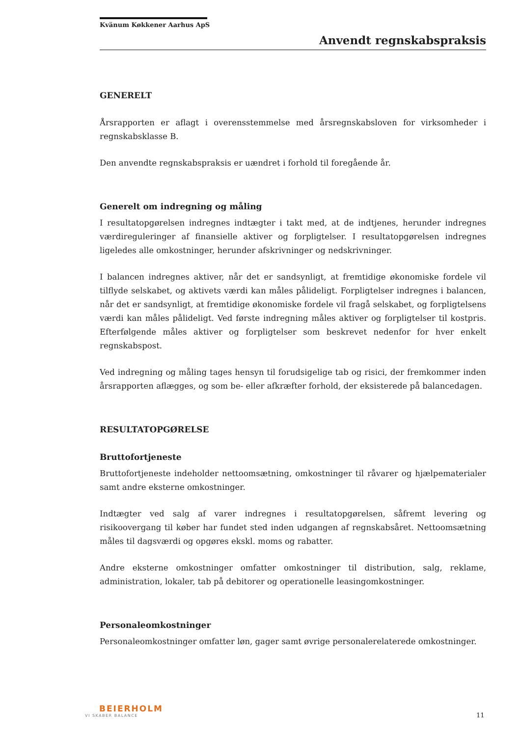Kvänum Køkkener Aarhus ApS
Anvendt regnskabspraksis
GENERELT
Årsrapporten er aflagt i overensstemmelse med årsregnskabsloven for virksomheder i regnskabsklasse B.
Den anvendte regnskabspraksis er uændret i forhold til foregående år.
Generelt om indregning og måling
I resultatopgørelsen indregnes indtægter i takt med, at de indtjenes, herunder indregnes værdireguleringer af finansielle aktiver og forpligtelser. I resultatopgørelsen indregnes ligeledes alle omkostninger, herunder afskrivninger og nedskrivninger.
I balancen indregnes aktiver, når det er sandsynligt, at fremtidige økonomiske fordele vil tilflyde selskabet, og aktivets værdi kan måles pålideligt. Forpligtelser indregnes i balancen, når det er sandsynligt, at fremtidige økonomiske fordele vil fragå selskabet, og forpligtelsens værdi kan måles pålideligt. Ved første indregning måles aktiver og forpligtelser til kostpris. Efterfølgende måles aktiver og forpligtelser som beskrevet nedenfor for hver enkelt regnskabspost.
Ved indregning og måling tages hensyn til forudsigelige tab og risici, der fremkommer inden årsrapporten aflægges, og som be- eller afkræfter forhold, der eksisterede på balancedagen.
RESULTATOPGØRELSE
Bruttofortjeneste
Bruttofortjeneste indeholder nettoomsætning, omkostninger til råvarer og hjælpematerialer samt andre eksterne omkostninger.
Indtægter ved salg af varer indregnes i resultatopgørelsen, såfremt levering og risikoovergang til køber har fundet sted inden udgangen af regnskabsåret. Nettoomsætning måles til dagsværdi og opgøres ekskl. moms og rabatter.
Andre eksterne omkostninger omfatter omkostninger til distribution, salg, reklame, administration, lokaler, tab på debitorer og operationelle leasingomkostninger.
Personaleomkostninger
Personaleomkostninger omfatter løn, gager samt øvrige personalerelaterede omkostninger.
BEIERHOLM
VI SKABER BALANCE
11